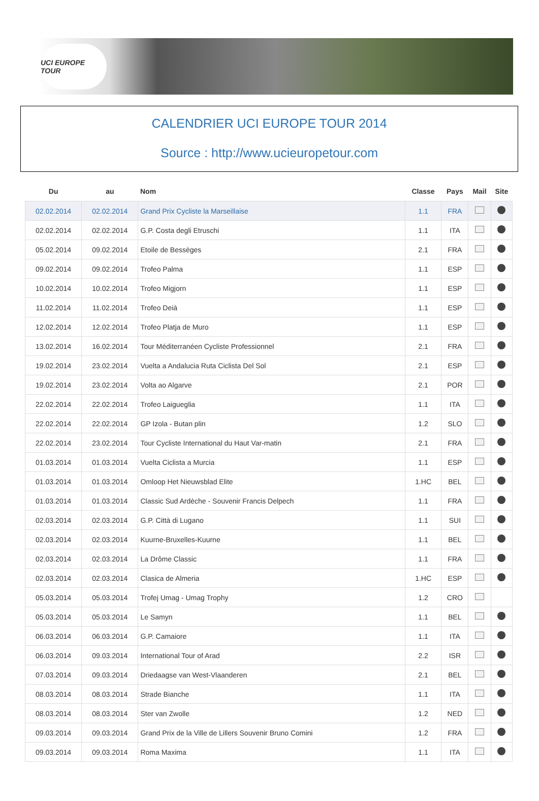UCI EUROPE TOUR
CALENDRIER UCI EUROPE TOUR 2014
Source : http://www.ucieuropetour.com
| Du | au | Nom | Classe | Pays | Mail | Site |
| --- | --- | --- | --- | --- | --- | --- |
| 02.02.2014 | 02.02.2014 | Grand Prix Cycliste la Marseillaise | 1.1 | FRA | | |
| 02.02.2014 | 02.02.2014 | G.P. Costa degli Etruschi | 1.1 | ITA | | |
| 05.02.2014 | 09.02.2014 | Etoile de Bessèges | 2.1 | FRA | | |
| 09.02.2014 | 09.02.2014 | Trofeo Palma | 1.1 | ESP | | |
| 10.02.2014 | 10.02.2014 | Trofeo Migjorn | 1.1 | ESP | | |
| 11.02.2014 | 11.02.2014 | Trofeo Deià | 1.1 | ESP | | |
| 12.02.2014 | 12.02.2014 | Trofeo Platja de Muro | 1.1 | ESP | | |
| 13.02.2014 | 16.02.2014 | Tour Méditerranéen Cycliste Professionnel | 2.1 | FRA | | |
| 19.02.2014 | 23.02.2014 | Vuelta a Andalucia Ruta Ciclista Del Sol | 2.1 | ESP | | |
| 19.02.2014 | 23.02.2014 | Volta ao Algarve | 2.1 | POR | | |
| 22.02.2014 | 22.02.2014 | Trofeo Laigueglia | 1.1 | ITA | | |
| 22.02.2014 | 22.02.2014 | GP Izola - Butan plin | 1.2 | SLO | | |
| 22.02.2014 | 23.02.2014 | Tour Cycliste International du Haut Var-matin | 2.1 | FRA | | |
| 01.03.2014 | 01.03.2014 | Vuelta Ciclista a Murcia | 1.1 | ESP | | |
| 01.03.2014 | 01.03.2014 | Omloop Het Nieuwsblad Elite | 1.HC | BEL | | |
| 01.03.2014 | 01.03.2014 | Classic Sud Ardèche - Souvenir Francis Delpech | 1.1 | FRA | | |
| 02.03.2014 | 02.03.2014 | G.P. Città di Lugano | 1.1 | SUI | | |
| 02.03.2014 | 02.03.2014 | Kuurne-Bruxelles-Kuurne | 1.1 | BEL | | |
| 02.03.2014 | 02.03.2014 | La Drôme Classic | 1.1 | FRA | | |
| 02.03.2014 | 02.03.2014 | Clasica de Almeria | 1.HC | ESP | | |
| 05.03.2014 | 05.03.2014 | Trofej Umag - Umag Trophy | 1.2 | CRO | | |
| 05.03.2014 | 05.03.2014 | Le Samyn | 1.1 | BEL | | |
| 06.03.2014 | 06.03.2014 | G.P. Camaiore | 1.1 | ITA | | |
| 06.03.2014 | 09.03.2014 | International Tour of Arad | 2.2 | ISR | | |
| 07.03.2014 | 09.03.2014 | Driedaagse van West-Vlaanderen | 2.1 | BEL | | |
| 08.03.2014 | 08.03.2014 | Strade Bianche | 1.1 | ITA | | |
| 08.03.2014 | 08.03.2014 | Ster van Zwolle | 1.2 | NED | | |
| 09.03.2014 | 09.03.2014 | Grand Prix de la Ville de Lillers Souvenir Bruno Comini | 1.2 | FRA | | |
| 09.03.2014 | 09.03.2014 | Roma Maxima | 1.1 | ITA | | |